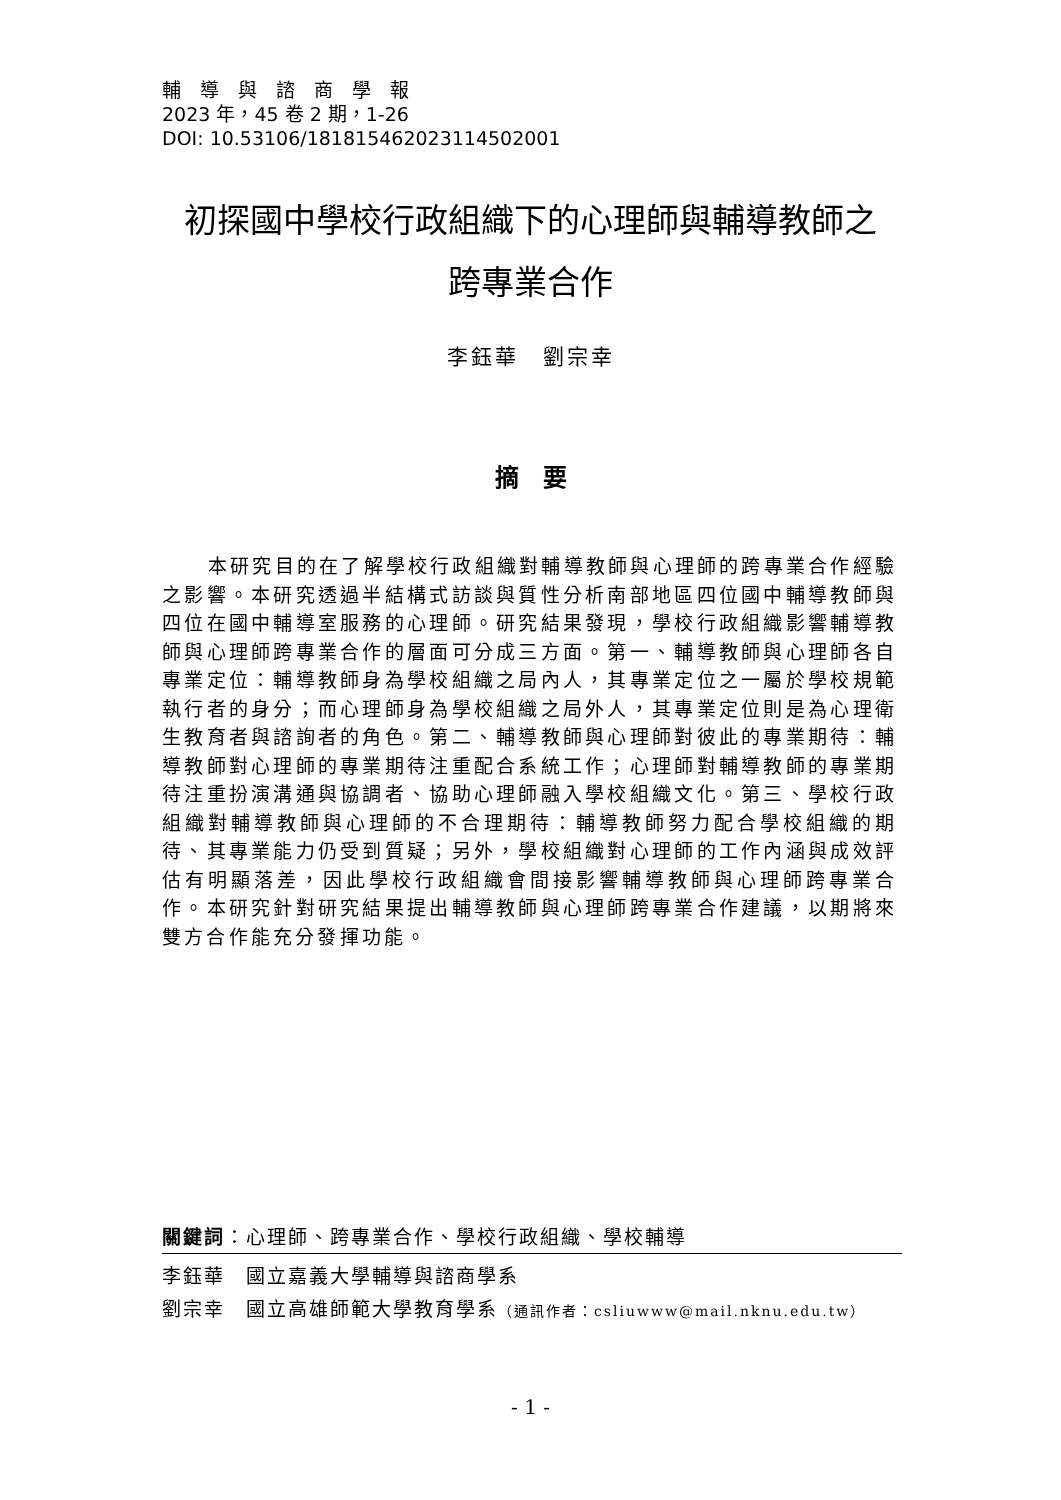輔　導　與　諮　商　學　報
2023 年，45 卷 2 期，1-26
DOI: 10.53106/181815462023114502001
初探國中學校行政組織下的心理師與輔導教師之
跨專業合作
李鈺華　劉宗幸
摘　要
本研究目的在了解學校行政組織對輔導教師與心理師的跨專業合作經驗之影響。本研究透過半結構式訪談與質性分析南部地區四位國中輔導教師與四位在國中輔導室服務的心理師。研究結果發現，學校行政組織影響輔導教師與心理師跨專業合作的層面可分成三方面。第一、輔導教師與心理師各自專業定位：輔導教師身為學校組織之局內人，其專業定位之一屬於學校規範執行者的身分；而心理師身為學校組織之局外人，其專業定位則是為心理衛生教育者與諮詢者的角色。第二、輔導教師與心理師對彼此的專業期待：輔導教師對心理師的專業期待注重配合系統工作；心理師對輔導教師的專業期待注重扮演溝通與協調者、協助心理師融入學校組織文化。第三、學校行政組織對輔導教師與心理師的不合理期待：輔導教師努力配合學校組織的期待、其專業能力仍受到質疑；另外，學校組織對心理師的工作內涵與成效評估有明顯落差，因此學校行政組織會間接影響輔導教師與心理師跨專業合作。本研究針對研究結果提出輔導教師與心理師跨專業合作建議，以期將來雙方合作能充分發揮功能。
關鍵詞：心理師、跨專業合作、學校行政組織、學校輔導
李鈺華　國立嘉義大學輔導與諮商學系
劉宗幸　國立高雄師範大學教育學系（通訊作者：csliuwww@mail.nknu.edu.tw）
- 1 -